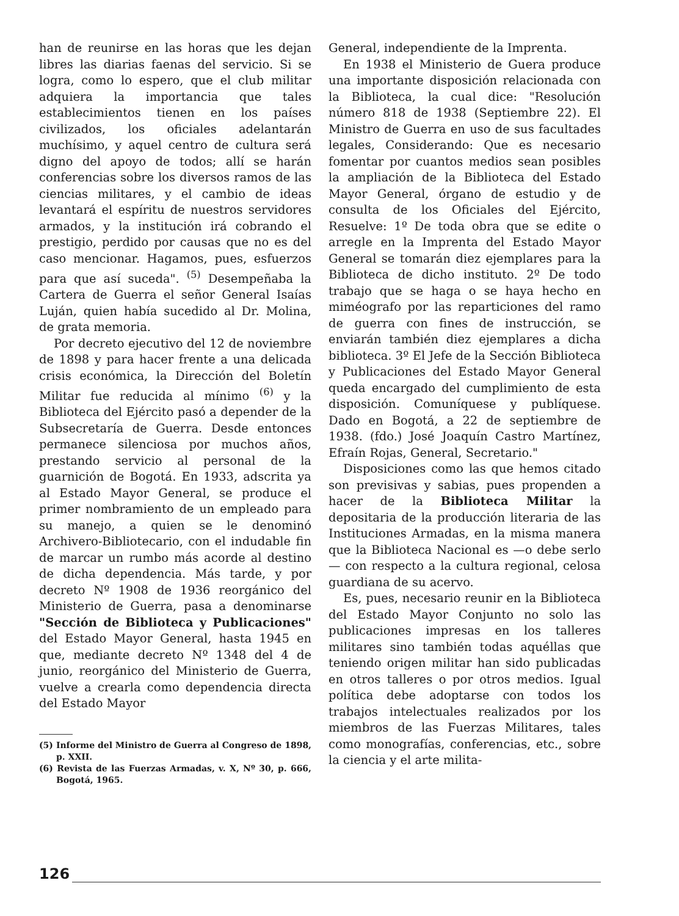han de reunirse en las horas que les dejan libres las diarias faenas del servicio. Si se logra, como lo espero, que el club militar adquiera la importancia que tales establecimientos tienen en los países civilizados, los oficiales adelantarán muchísimo, y aquel centro de cultura será digno del apoyo de todos; allí se harán conferencias sobre los diversos ramos de las ciencias militares, y el cambio de ideas levantará el espíritu de nuestros servidores armados, y la institución irá cobrando el prestigio, perdido por causas que no es del caso mencionar. Hagamos, pues, esfuerzos para que así suceda". <sup>(5)</sup> Desempeñaba la Cartera de Guerra el señor General Isaías Luján, quien había sucedido al Dr. Molina, de grata memoria.
Por decreto ejecutivo del 12 de noviembre de 1898 y para hacer frente a una delicada crisis económica, la Dirección del Boletín Militar fue reducida al mínimo <sup>(6)</sup> y la Biblioteca del Ejército pasó a depender de la Subsecretaría de Guerra. Desde entonces permanece silenciosa por muchos años, prestando servicio al personal de la guarnición de Bogotá. En 1933, adscrita ya al Estado Mayor General, se produce el primer nombramiento de un empleado para su manejo, a quien se le denominó Archivero-Bibliotecario, con el indudable fin de marcar un rumbo más acorde al destino de dicha dependencia. Más tarde, y por decreto Nº 1908 de 1936 reorgánico del Ministerio de Guerra, pasa a denominarse "Sección de Biblioteca y Publicaciones" del Estado Mayor General, hasta 1945 en que, mediante decreto Nº 1348 del 4 de junio, reorgánico del Ministerio de Guerra, vuelve a crearla como dependencia directa del Estado Mayor
(5) Informe del Ministro de Guerra al Congreso de 1898, p. XXII.
(6) Revista de las Fuerzas Armadas, v. X, Nº 30, p. 666, Bogotá, 1965.
General, independiente de la Imprenta.
En 1938 el Ministerio de Guera produce una importante disposición relacionada con la Biblioteca, la cual dice: "Resolución número 818 de 1938 (Septiembre 22). El Ministro de Guerra en uso de sus facultades legales, Considerando: Que es necesario fomentar por cuantos medios sean posibles la ampliación de la Biblioteca del Estado Mayor General, órgano de estudio y de consulta de los Oficiales del Ejército, Resuelve: 1º De toda obra que se edite o arregle en la Imprenta del Estado Mayor General se tomarán diez ejemplares para la Biblioteca de dicho instituto. 2º De todo trabajo que se haga o se haya hecho en miméografo por las reparticiones del ramo de guerra con fines de instrucción, se enviarán también diez ejemplares a dicha biblioteca. 3º El Jefe de la Sección Biblioteca y Publicaciones del Estado Mayor General queda encargado del cumplimiento de esta disposición. Comuníquese y publíquese. Dado en Bogotá, a 22 de septiembre de 1938. (fdo.) José Joaquín Castro Martínez, Efraín Rojas, General, Secretario."
Disposiciones como las que hemos citado son previsivas y sabias, pues propenden a hacer de la Biblioteca Militar la depositaria de la producción literaria de las Instituciones Armadas, en la misma manera que la Biblioteca Nacional es —o debe serlo— con respecto a la cultura regional, celosa guardiana de su acervo.
Es, pues, necesario reunir en la Biblioteca del Estado Mayor Conjunto no solo las publicaciones impresas en los talleres militares sino también todas aquéllas que teniendo origen militar han sido publicadas en otros talleres o por otros medios. Igual política debe adoptarse con todos los trabajos intelectuales realizados por los miembros de las Fuerzas Militares, tales como monografías, conferencias, etc., sobre la ciencia y el arte milita-
126